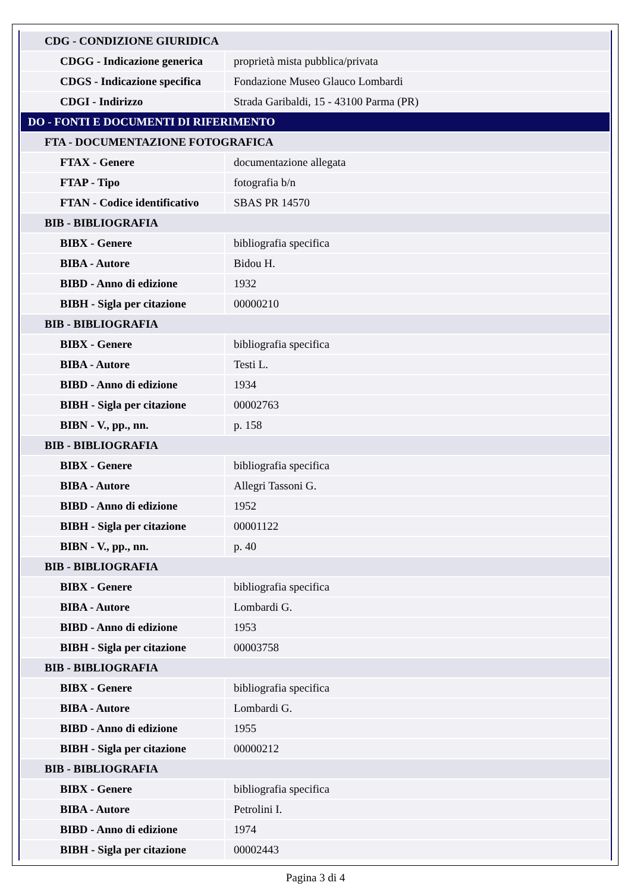| CDG - CONDIZIONE GIURIDICA | |
| CDGG - Indicazione generica | proprietà mista pubblica/privata |
| CDGS - Indicazione specifica | Fondazione Museo Glauco Lombardi |
| CDGI - Indirizzo | Strada Garibaldi, 15 - 43100 Parma (PR) |
| DO - FONTI E DOCUMENTI DI RIFERIMENTO | |
| FTA - DOCUMENTAZIONE FOTOGRAFICA | |
| FTAX - Genere | documentazione allegata |
| FTAP - Tipo | fotografia b/n |
| FTAN - Codice identificativo | SBAS PR 14570 |
| BIB - BIBLIOGRAFIA | |
| BIBX - Genere | bibliografia specifica |
| BIBA - Autore | Bidou H. |
| BIBD - Anno di edizione | 1932 |
| BIBH - Sigla per citazione | 00000210 |
| BIB - BIBLIOGRAFIA | |
| BIBX - Genere | bibliografia specifica |
| BIBA - Autore | Testi L. |
| BIBD - Anno di edizione | 1934 |
| BIBH - Sigla per citazione | 00002763 |
| BIBN - V., pp., nn. | p. 158 |
| BIB - BIBLIOGRAFIA | |
| BIBX - Genere | bibliografia specifica |
| BIBA - Autore | Allegri Tassoni G. |
| BIBD - Anno di edizione | 1952 |
| BIBH - Sigla per citazione | 00001122 |
| BIBN - V., pp., nn. | p. 40 |
| BIB - BIBLIOGRAFIA | |
| BIBX - Genere | bibliografia specifica |
| BIBA - Autore | Lombardi G. |
| BIBD - Anno di edizione | 1953 |
| BIBH - Sigla per citazione | 00003758 |
| BIB - BIBLIOGRAFIA | |
| BIBX - Genere | bibliografia specifica |
| BIBA - Autore | Lombardi G. |
| BIBD - Anno di edizione | 1955 |
| BIBH - Sigla per citazione | 00000212 |
| BIB - BIBLIOGRAFIA | |
| BIBX - Genere | bibliografia specifica |
| BIBA - Autore | Petrolini I. |
| BIBD - Anno di edizione | 1974 |
| BIBH - Sigla per citazione | 00002443 |
Pagina 3 di 4